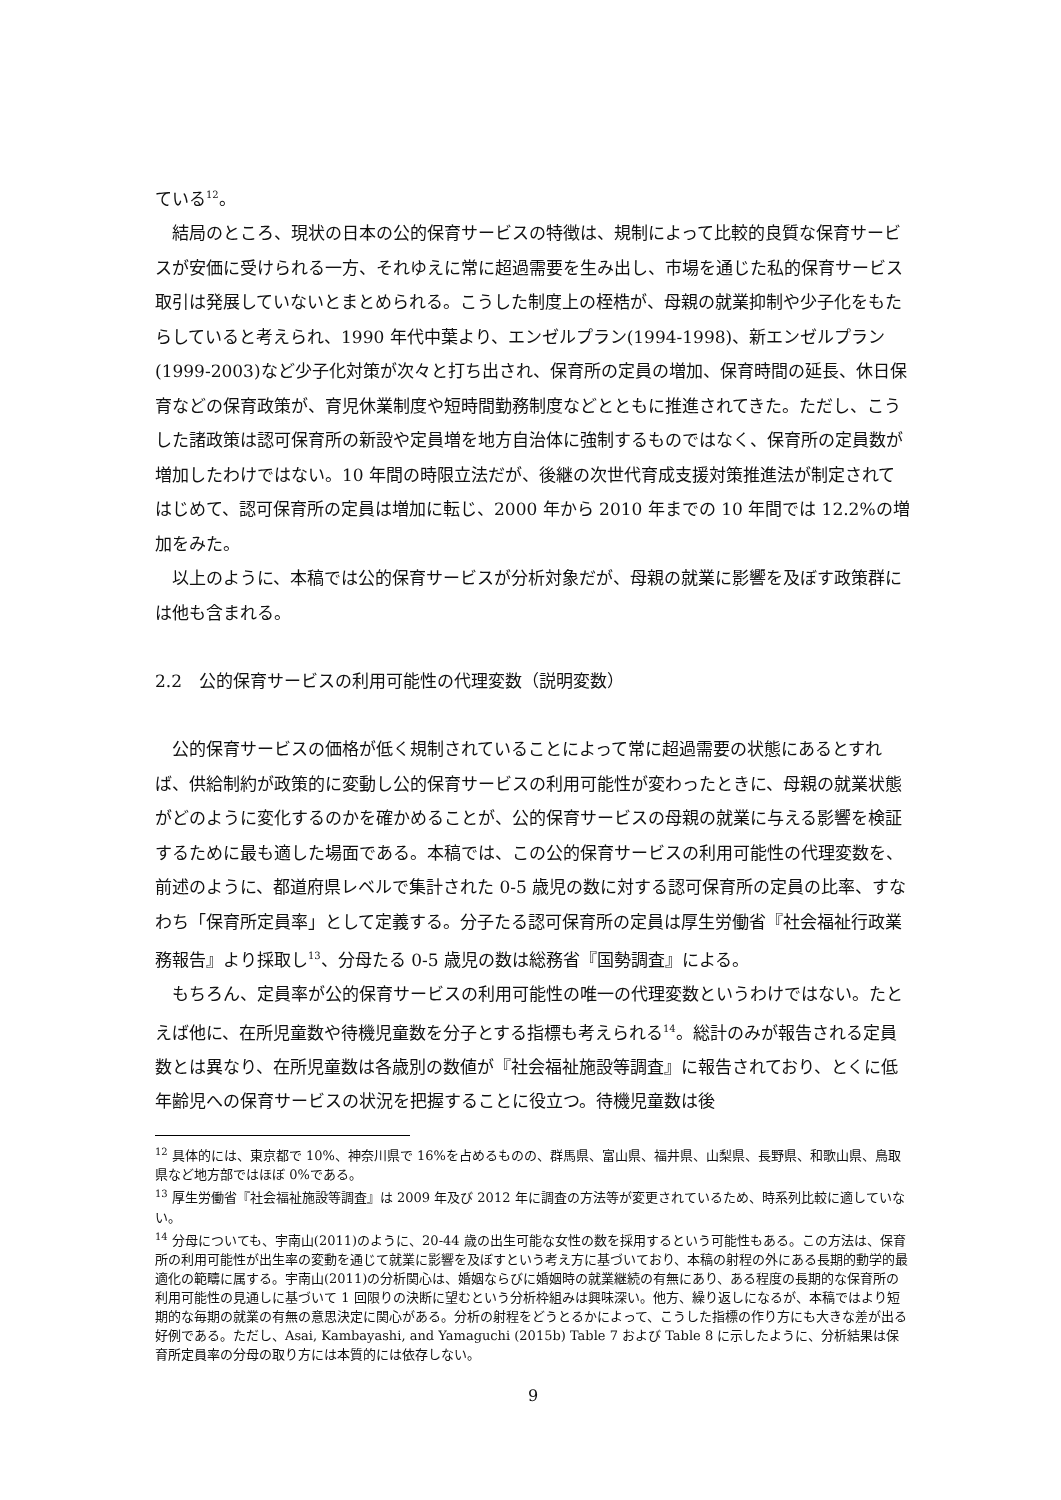ている<sup>12</sup>。
　結局のところ、現状の日本の公的保育サービスの特徴は、規制によって比較的良質な保育サービスが安価に受けられる一方、それゆえに常に超過需要を生み出し、市場を通じた私的保育サービス取引は発展していないとまとめられる。こうした制度上の桎梏が、母親の就業抑制や少子化をもたらしていると考えられ、1990 年代中葉より、エンゼルプラン(1994-1998)、新エンゼルプラン(1999-2003)など少子化対策が次々と打ち出され、保育所の定員の増加、保育時間の延長、休日保育などの保育政策が、育児休業制度や短時間勤務制度などとともに推進されてきた。ただし、こうした諸政策は認可保育所の新設や定員増を地方自治体に強制するものではなく、保育所の定員数が増加したわけではない。10 年間の時限立法だが、後継の次世代育成支援対策推進法が制定されてはじめて、認可保育所の定員は増加に転じ、2000 年から 2010 年までの 10 年間では 12.2%の増加をみた。
　以上のように、本稿では公的保育サービスが分析対象だが、母親の就業に影響を及ぼす政策群には他も含まれる。
2.2　公的保育サービスの利用可能性の代理変数（説明変数）
　公的保育サービスの価格が低く規制されていることによって常に超過需要の状態にあるとすれば、供給制約が政策的に変動し公的保育サービスの利用可能性が変わったときに、母親の就業状態がどのように変化するのかを確かめることが、公的保育サービスの母親の就業に与える影響を検証するために最も適した場面である。本稿では、この公的保育サービスの利用可能性の代理変数を、前述のように、都道府県レベルで集計された 0-5 歳児の数に対する認可保育所の定員の比率、すなわち「保育所定員率」として定義する。分子たる認可保育所の定員は厚生労働省『社会福祉行政業務報告』より採取し<sup>13</sup>、分母たる 0-5 歳児の数は総務省『国勢調査』による。
　もちろん、定員率が公的保育サービスの利用可能性の唯一の代理変数というわけではない。たとえば他に、在所児童数や待機児童数を分子とする指標も考えられる<sup>14</sup>。総計のみが報告される定員数とは異なり、在所児童数は各歳別の数値が『社会福祉施設等調査』に報告されており、とくに低年齢児への保育サービスの状況を把握することに役立つ。待機児童数は後
<sup>12</sup> 具体的には、東京都で 10%、神奈川県で 16%を占めるものの、群馬県、富山県、福井県、山梨県、長野県、和歌山県、鳥取県など地方部ではほぼ 0%である。
<sup>13</sup> 厚生労働省『社会福祉施設等調査』は 2009 年及び 2012 年に調査の方法等が変更されているため、時系列比較に適していない。
<sup>14</sup> 分母についても、宇南山(2011)のように、20-44 歳の出生可能な女性の数を採用するという可能性もある。この方法は、保育所の利用可能性が出生率の変動を通じて就業に影響を及ぼすという考え方に基づいており、本稿の射程の外にある長期的動学的最適化の範疇に属する。宇南山(2011)の分析関心は、婚姻ならびに婚姻時の就業継続の有無にあり、ある程度の長期的な保育所の利用可能性の見通しに基づいて 1 回限りの決断に望むという分析枠組みは興味深い。他方、繰り返しになるが、本稿ではより短期的な毎期の就業の有無の意思決定に関心がある。分析の射程をどうとるかによって、こうした指標の作り方にも大きな差が出る好例である。ただし、Asai, Kambayashi, and Yamaguchi (2015b) Table 7 および Table 8 に示したように、分析結果は保育所定員率の分母の取り方には本質的には依存しない。
9